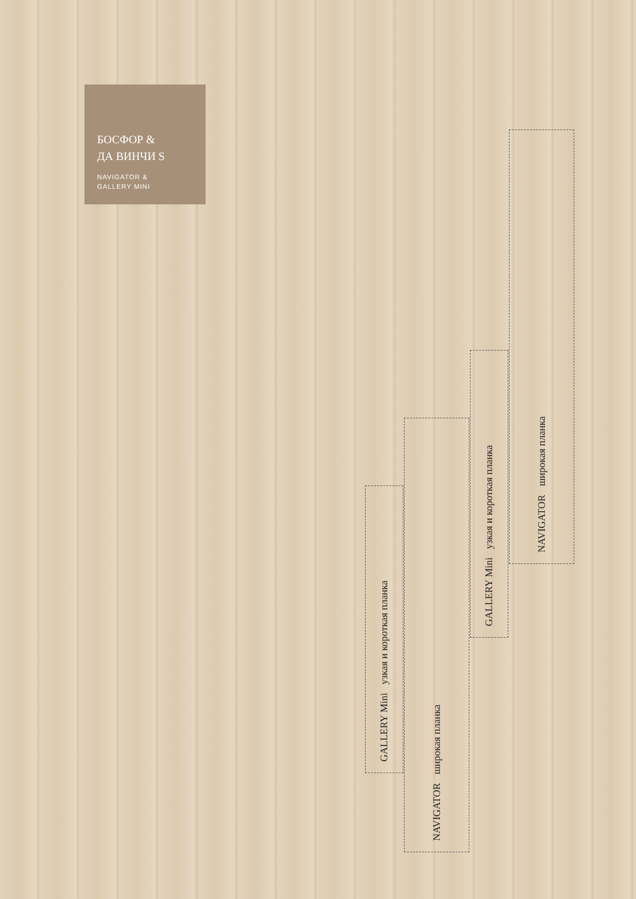БОСФОР &
ДА ВИНЧИ S
NAVIGATOR &
GALLERY MINI
GALLERY Mini узкая и короткая планка
NAVIGATOR широкая планка
GALLERY Mini узкая и короткая планка
NAVIGATOR широкая планка